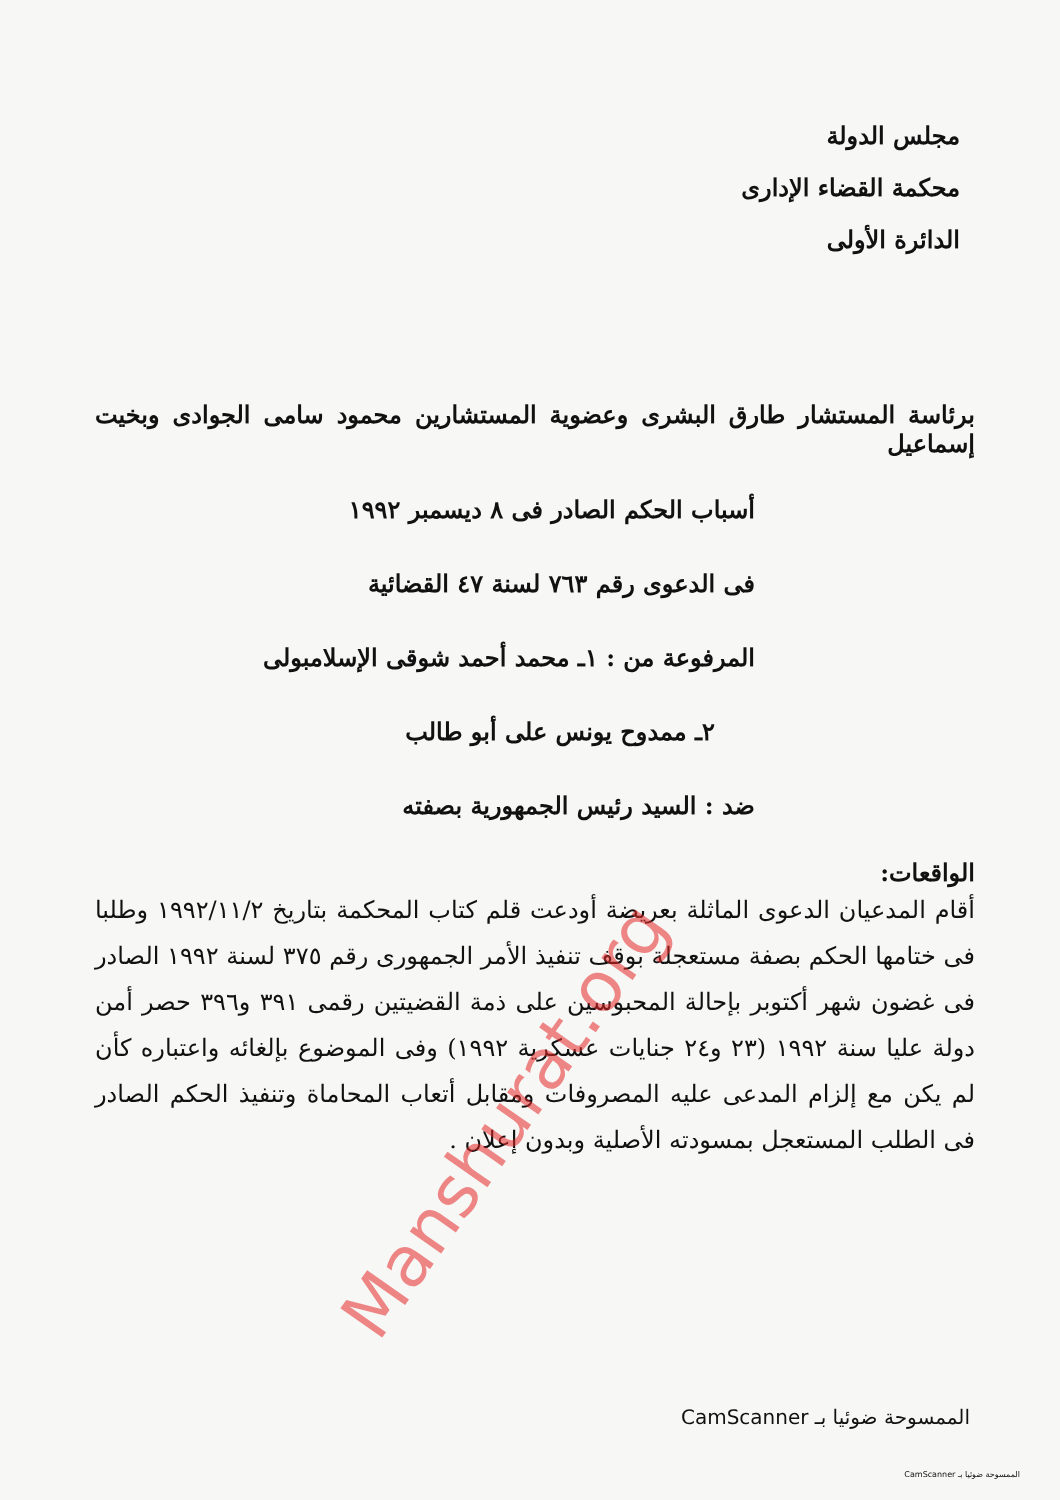مجلس الدولة
محكمة القضاء الإدارى
الدائرة الأولى
برئاسة المستشار طارق البشرى وعضوية المستشارين محمود سامى الجوادى وبخيت إسماعيل
أسباب الحكم الصادر فى ٨ ديسمبر ١٩٩٢
فى الدعوى رقم ٧٦٣ لسنة ٤٧ القضائية
المرفوعة من : ١ـ محمد أحمد شوقى الإسلامبولى
٢ـ ممدوح يونس على أبو طالب
ضد : السيد رئيس الجمهورية بصفته
الواقعات:
أقام المدعيان الدعوى الماثلة بعريضة أودعت قلم كتاب المحكمة بتاريخ ١٩٩٢/١١/٢ وطلبا فى ختامها الحكم بصفة مستعجلة بوقف تنفيذ الأمر الجمهورى رقم ٣٧٥ لسنة ١٩٩٢ الصادر فى غضون شهر أكتوبر بإحالة المحبوسين على ذمة القضيتين رقمى ٣٩١ و٣٩٦ حصر أمن دولة عليا سنة ١٩٩٢ (٢٣ و٢٤ جنايات عسكرية ١٩٩٢) وفى الموضوع بإلغائه واعتباره كأن لم يكن مع إلزام المدعى عليه المصروفات ومقابل أتعاب المحاماة وتنفيذ الحكم الصادر فى الطلب المستعجل بمسودته الأصلية وبدون إعلان .
Manshurat.org
الممسوحة ضوئيا بـ CamScanner
الممسوحة ضوئيا بـ CamScanner